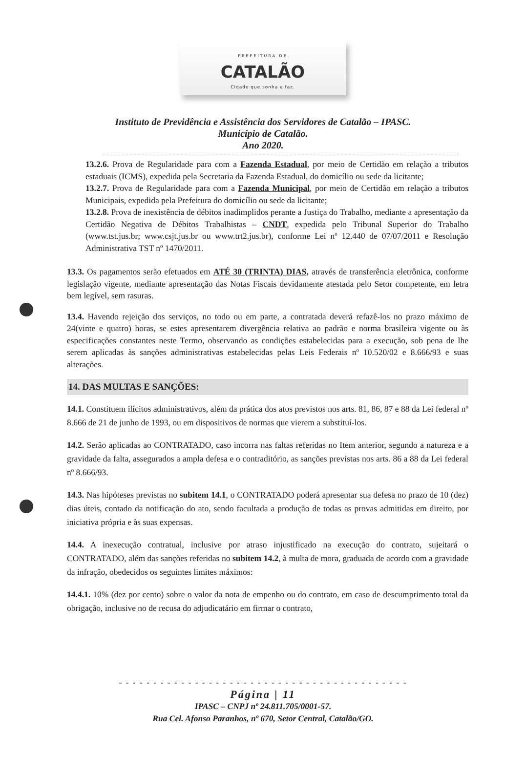PREFEITURA DE
CATALÃO
Cidade que sonha e faz.
Instituto de Previdência e Assistência dos Servidores de Catalão – IPASC.
Município de Catalão.
Ano 2020.
13.2.6. Prova de Regularidade para com a Fazenda Estadual, por meio de Certidão em relação a tributos estaduais (ICMS), expedida pela Secretaria da Fazenda Estadual, do domicílio ou sede da licitante;
13.2.7. Prova de Regularidade para com a Fazenda Municipal, por meio de Certidão em relação a tributos Municipais, expedida pela Prefeitura do domicílio ou sede da licitante;
13.2.8. Prova de inexistência de débitos inadimplidos perante a Justiça do Trabalho, mediante a apresentação da Certidão Negativa de Débitos Trabalhistas – CNDT, expedida pelo Tribunal Superior do Trabalho (www.tst.jus.br; www.csjt.jus.br ou www.trt2.jus.br), conforme Lei nº 12.440 de 07/07/2011 e Resolução Administrativa TST nº 1470/2011.
13.3. Os pagamentos serão efetuados em ATÉ 30 (TRINTA) DIAS, através de transferência eletrônica, conforme legislação vigente, mediante apresentação das Notas Fiscais devidamente atestada pelo Setor competente, em letra bem legível, sem rasuras.
13.4. Havendo rejeição dos serviços, no todo ou em parte, a contratada deverá refazê-los no prazo máximo de 24(vinte e quatro) horas, se estes apresentarem divergência relativa ao padrão e norma brasileira vigente ou às especificações constantes neste Termo, observando as condições estabelecidas para a execução, sob pena de lhe serem aplicadas às sanções administrativas estabelecidas pelas Leis Federais nº 10.520/02 e 8.666/93 e suas alterações.
14. DAS MULTAS E SANÇÕES:
14.1. Constituem ilícitos administrativos, além da prática dos atos previstos nos arts. 81, 86, 87 e 88 da Lei federal nº 8.666 de 21 de junho de 1993, ou em dispositivos de normas que vierem a substituí-los.
14.2. Serão aplicadas ao CONTRATADO, caso incorra nas faltas referidas no Item anterior, segundo a natureza e a gravidade da falta, assegurados a ampla defesa e o contraditório, as sanções previstas nos arts. 86 a 88 da Lei federal nº 8.666/93.
14.3. Nas hipóteses previstas no subitem 14.1, o CONTRATADO poderá apresentar sua defesa no prazo de 10 (dez) dias úteis, contado da notificação do ato, sendo facultada a produção de todas as provas admitidas em direito, por iniciativa própria e às suas expensas.
14.4. A inexecução contratual, inclusive por atraso injustificado na execução do contrato, sujeitará o CONTRATADO, além das sanções referidas no subitem 14.2, à multa de mora, graduada de acordo com a gravidade da infração, obedecidos os seguintes limites máximos:
14.4.1. 10% (dez por cento) sobre o valor da nota de empenho ou do contrato, em caso de descumprimento total da obrigação, inclusive no de recusa do adjudicatário em firmar o contrato,
- - - - - - - - - - - - - - - - - - - - - - - - - - - - - - - - - - - - - - - - - -
Página | 11
IPASC – CNPJ nº 24.811.705/0001-57.
Rua Cel. Afonso Paranhos, nº 670, Setor Central, Catalão/GO.